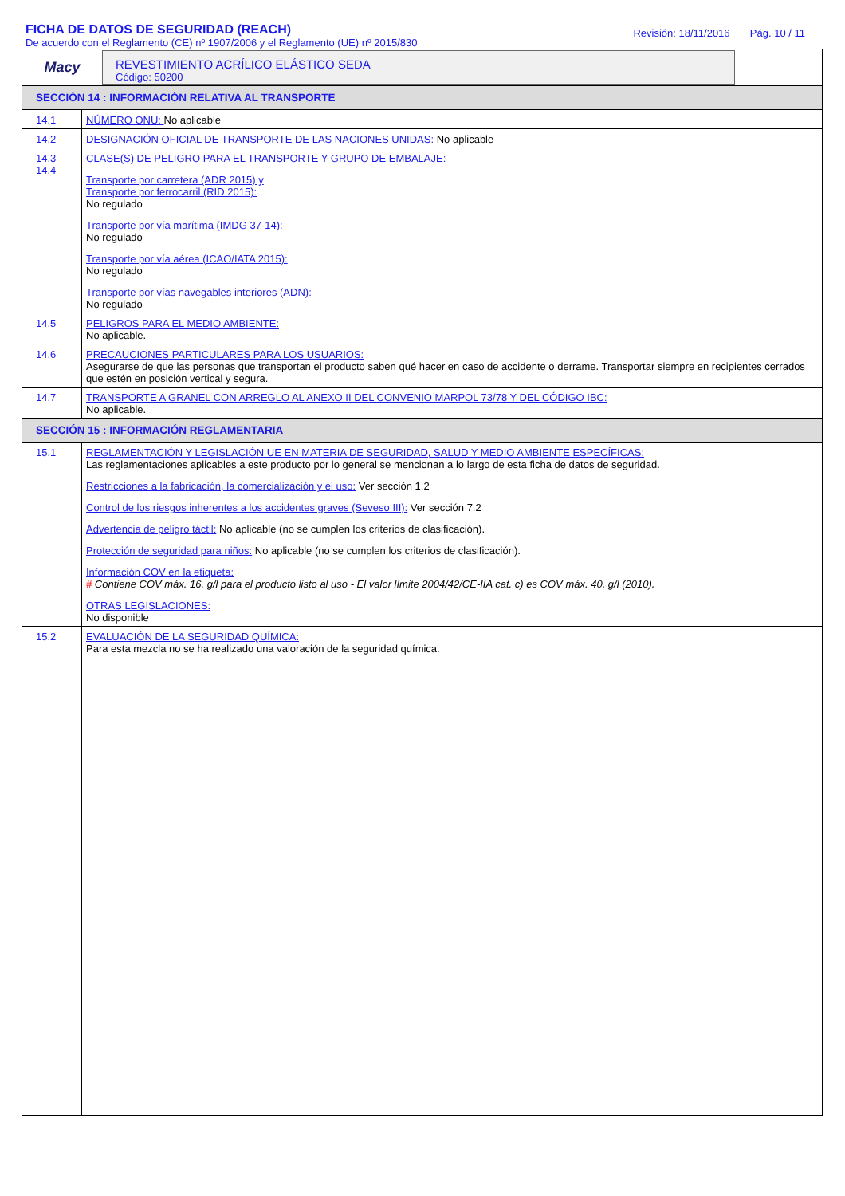FICHA DE DATOS DE SEGURIDAD (REACH)
De acuerdo con el Reglamento (CE) nº 1907/2006 y el Reglamento (UE) nº 2015/830
Revisión: 18/11/2016 Pág. 10 / 11
Macy
REVESTIMIENTO ACRÍLICO ELÁSTICO SEDA
Código: 50200
| SECCIÓN 14 : INFORMACIÓN RELATIVA AL TRANSPORTE | |
| 14.1 | NÚMERO ONU: No aplicable |
| 14.2 | DESIGNACIÓN OFICIAL DE TRANSPORTE DE LAS NACIONES UNIDAS: No aplicable |
| 14.3 14.4 | CLASE(S) DE PELIGRO PARA EL TRANSPORTE Y GRUPO DE EMBALAJE: Transporte por carretera (ADR 2015) y Transporte por ferrocarril (RID 2015): No regulado Transporte por vía marítima (IMDG 37-14): No regulado Transporte por vía aérea (ICAO/IATA 2015): No regulado Transporte por vías navegables interiores (ADN): No regulado |
| 14.5 | PELIGROS PARA EL MEDIO AMBIENTE: No aplicable. |
| 14.6 | PRECAUCIONES PARTICULARES PARA LOS USUARIOS: Asegurarse de que las personas que transportan el producto saben qué hacer en caso de accidente o derrame. Transportar siempre en recipientes cerrados que estén en posición vertical y segura. |
| 14.7 | TRANSPORTE A GRANEL CON ARREGLO AL ANEXO II DEL CONVENIO MARPOL 73/78 Y DEL CÓDIGO IBC: No aplicable. |
| SECCIÓN 15 : INFORMACIÓN REGLAMENTARIA | |
| 15.1 | REGLAMENTACIÓN Y LEGISLACIÓN UE EN MATERIA DE SEGURIDAD, SALUD Y MEDIO AMBIENTE ESPECÍFICAS: Las reglamentaciones aplicables a este producto por lo general se mencionan a lo largo de esta ficha de datos de seguridad. Restricciones a la fabricación, la comercialización y el uso: Ver sección 1.2 Control de los riesgos inherentes a los accidentes graves (Seveso III): Ver sección 7.2 Advertencia de peligro táctil: No aplicable (no se cumplen los criterios de clasificación). Protección de seguridad para niños: No aplicable (no se cumplen los criterios de clasificación). Información COV en la etiqueta: # Contiene COV máx. 16. g/l para el producto listo al uso - El valor límite 2004/42/CE-IIA cat. c) es COV máx. 40. g/l (2010). OTRAS LEGISLACIONES: No disponible |
| 15.2 | EVALUACIÓN DE LA SEGURIDAD QUÍMICA: Para esta mezcla no se ha realizado una valoración de la seguridad química. |